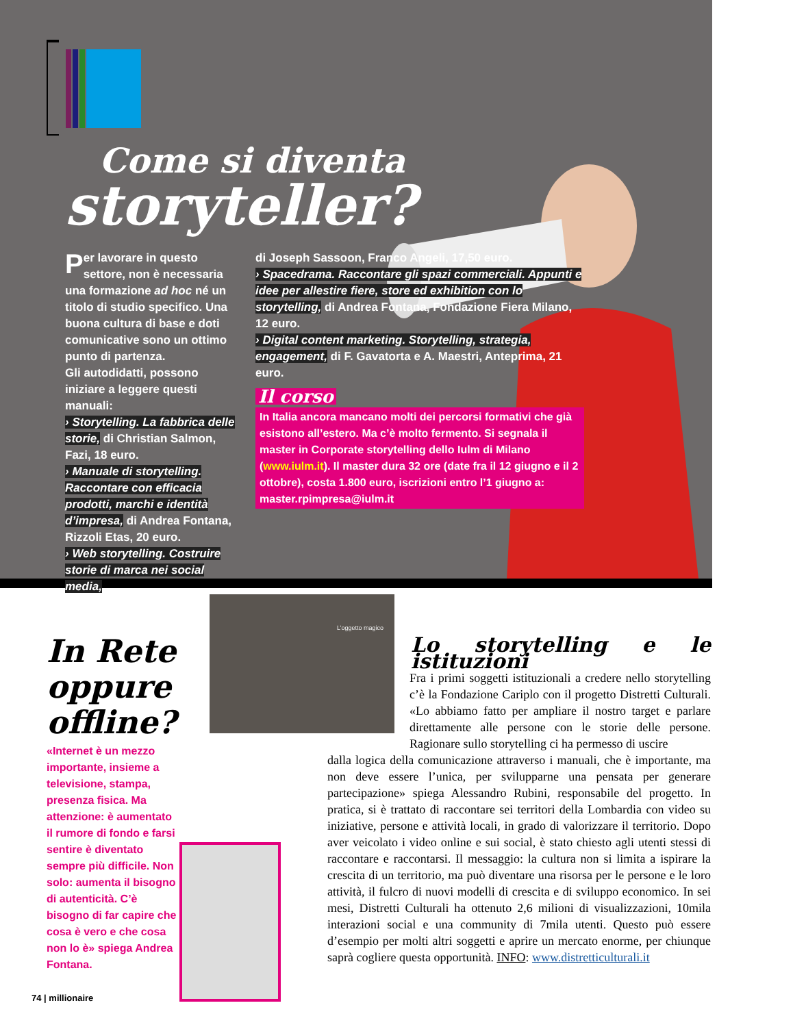Come si diventa
storyteller?
Per lavorare in questo settore, non è necessaria una formazione ad hoc né un titolo di studio specifico. Una buona cultura di base e doti comunicative sono un ottimo punto di partenza.
Gli autodidatti, possono iniziare a leggere questi manuali:
› Storytelling. La fabbrica delle storie, di Christian Salmon, Fazi, 18 euro.
› Manuale di storytelling. Raccontare con efficacia prodotti, marchi e identità d’impresa, di Andrea Fontana, Rizzoli Etas, 20 euro.
› Web storytelling. Costruire storie di marca nei social media,
di Joseph Sassoon, Franco Angeli, 17,50 euro.
› Spacedrama. Raccontare gli spazi commerciali. Appunti e idee per allestire fiere, store ed exhibition con lo storytelling, di Andrea Fontana, Fondazione Fiera Milano, 12 euro.
› Digital content marketing. Storytelling, strategia, engagement, di F. Gavatorta e A. Maestri, Anteprima, 21 euro.
Il corso
In Italia ancora mancano molti dei percorsi formativi che già esistono all’estero. Ma c’è molto fermento. Si segnala il master in Corporate storytelling dello Iulm di Milano (www.iulm.it). Il master dura 32 ore (date fra il 12 giugno e il 2 ottobre), costa 1.800 euro, iscrizioni entro l’1 giugno a: master.rpimpresa@iulm.it
In Rete oppure offline?
«Internet è un mezzo importante, insieme a televisione, stampa, presenza fisica. Ma attenzione: è aumentato il rumore di fondo e farsi sentire è diventato sempre più difficile. Non solo: aumenta il bisogno di autenticità. C’è bisogno di far capire che cosa è vero e che cosa non lo è» spiega Andrea Fontana.
L’oggetto magico
Lo storytelling e le istituzioni
Fra i primi soggetti istituzionali a credere nello storytelling c’è la Fondazione Cariplo con il progetto Distretti Culturali. «Lo abbiamo fatto per ampliare il nostro target e parlare direttamente alle persone con le storie delle persone. Ragionare sullo storytelling ci ha permesso di uscire
dalla logica della comunicazione attraverso i manuali, che è importante, ma non deve essere l’unica, per svilupparne una pensata per generare partecipazione» spiega Alessandro Rubini, responsabile del progetto. In pratica, si è trattato di raccontare sei territori della Lombardia con video su iniziative, persone e attività locali, in grado di valorizzare il territorio. Dopo aver veicolato i video online e sui social, è stato chiesto agli utenti stessi di raccontare e raccontarsi. Il messaggio: la cultura non si limita a ispirare la crescita di un territorio, ma può diventare una risorsa per le persone e le loro attività, il fulcro di nuovi modelli di crescita e di sviluppo economico. In sei mesi, Distretti Culturali ha ottenuto 2,6 milioni di visualizzazioni, 10mila interazioni social e una community di 7mila utenti. Questo può essere d’esempio per molti altri soggetti e aprire un mercato enorme, per chiunque saprà cogliere questa opportunità. INFO: www.distretticulturali.it
74 | millionaire